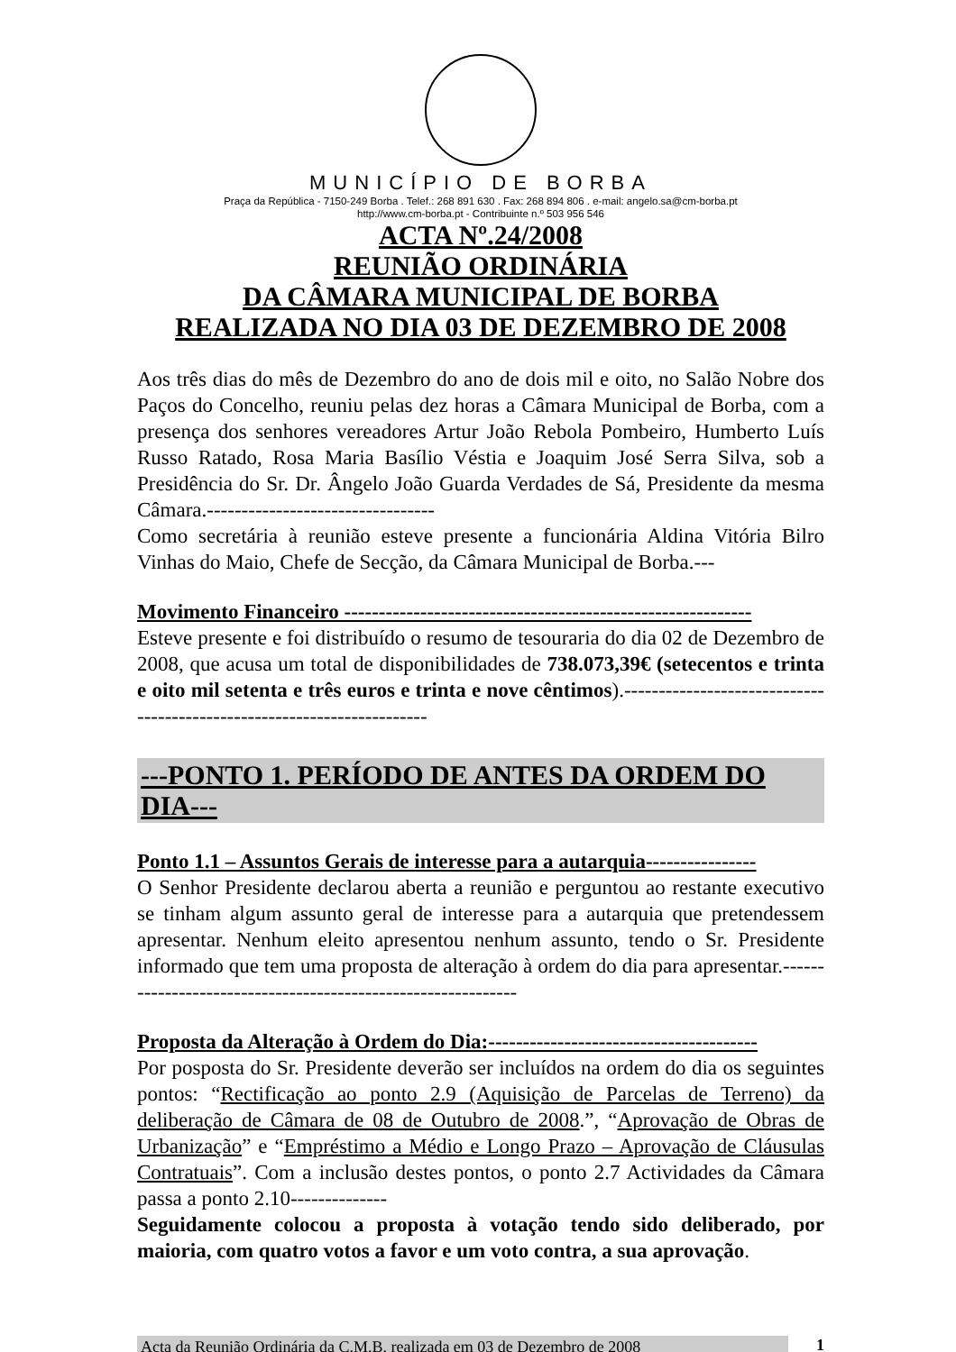MUNICÍPIO DE BORBA
Praça da República - 7150-249 Borba . Telef.: 268 891 630 . Fax: 268 894 806 . e-mail: angelo.sa@cm-borba.pt
http://www.cm-borba.pt - Contribuinte n.º 503 956 546
ACTA Nº.24/2008
REUNIÃO ORDINÁRIA
DA CÂMARA MUNICIPAL DE BORBA
REALIZADA NO DIA 03 DE DEZEMBRO DE 2008
Aos três dias do mês de Dezembro do ano de dois mil e oito, no Salão Nobre dos Paços do Concelho, reuniu pelas dez horas a Câmara Municipal de Borba, com a presença dos senhores vereadores Artur João Rebola Pombeiro, Humberto Luís Russo Ratado, Rosa Maria Basílio Véstia e Joaquim José Serra Silva, sob a Presidência do Sr. Dr. Ângelo João Guarda Verdades de Sá, Presidente da mesma Câmara.---------------------------------
Como secretária à reunião esteve presente a funcionária Aldina Vitória Bilro Vinhas do Maio, Chefe de Secção, da Câmara Municipal de Borba.---
Movimento Financeiro -----------------------------------------------------------
Esteve presente e foi distribuído o resumo de tesouraria do dia 02 de Dezembro de 2008, que acusa um total de disponibilidades de 738.073,39€ (setecentos e trinta e oito mil setenta e três euros e trinta e nove cêntimos).-----------------------------------------------------------------------
---PONTO 1. PERÍODO DE ANTES DA ORDEM DO DIA---
Ponto 1.1 – Assuntos Gerais de interesse para a autarquia----------------
O Senhor Presidente declarou aberta a reunião e perguntou ao restante executivo se tinham algum assunto geral de interesse para a autarquia que pretendessem apresentar. Nenhum eleito apresentou nenhum assunto, tendo o Sr. Presidente informado que tem uma proposta de alteração à ordem do dia para apresentar.-------------------------------------------------------------
Proposta da Alteração à Ordem do Dia:---------------------------------------
Por posposta do Sr. Presidente deverão ser incluídos na ordem do dia os seguintes pontos: “Rectificação ao ponto 2.9 (Aquisição de Parcelas de Terreno) da deliberação de Câmara de 08 de Outubro de 2008.”, “Aprovação de Obras de Urbanização” e “Empréstimo a Médio e Longo Prazo – Aprovação de Cláusulas Contratuais”. Com a inclusão destes pontos, o ponto 2.7 Actividades da Câmara passa a ponto 2.10--------------
Seguidamente colocou a proposta à votação tendo sido deliberado, por maioria, com quatro votos a favor e um voto contra, a sua aprovação.
Acta da Reunião Ordinária da C.M.B. realizada em 03 de Dezembro de 2008 1